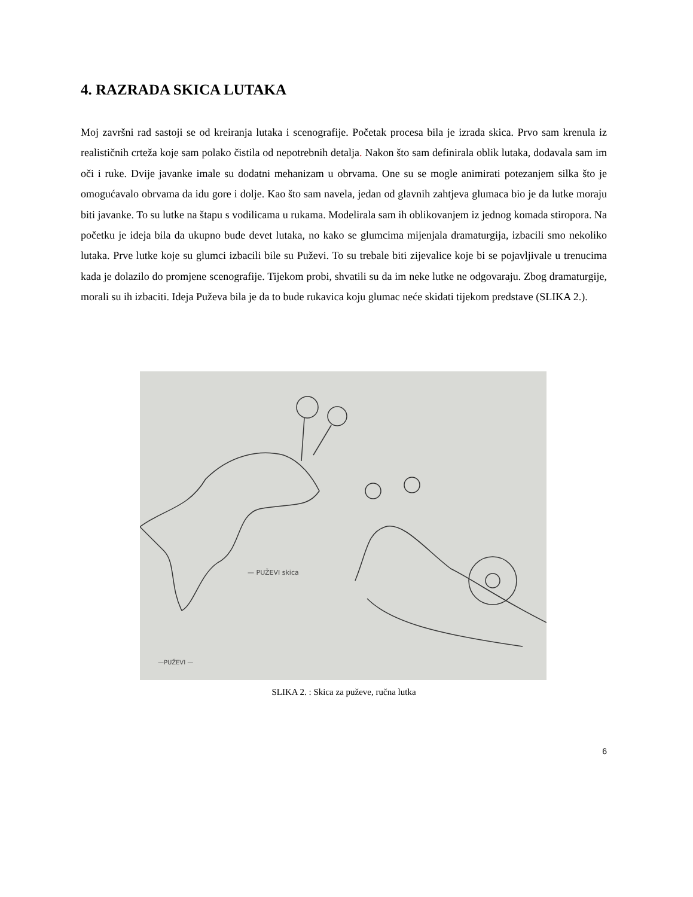4. RAZRADA SKICA LUTAKA
Moj završni rad sastoji se od kreiranja lutaka i scenografije. Početak procesa bila je izrada skica. Prvo sam krenula iz realističnih crteža koje sam polako čistila od nepotrebnih detalja. Nakon što sam definirala oblik lutaka, dodavala sam im oči i ruke. Dvije javanke imale su dodatni mehanizam u obrvama. One su se mogle animirati potezanjem silka što je omogućavalo obrvama da idu gore i dolje. Kao što sam navela, jedan od glavnih zahtjeva glumaca bio je da lutke moraju biti javanke. To su lutke na štapu s vodilicama u rukama. Modelirala sam ih oblikovanjem iz jednog komada stiropora. Na početku je ideja bila da ukupno bude devet lutaka, no kako se glumcima mijenjala dramaturgija, izbacili smo nekoliko lutaka. Prve lutke koje su glumci izbacili bile su Puževi. To su trebale biti zijevalice koje bi se pojavljivale u trenucima kada je dolazilo do promjene scenografije. Tijekom probi, shvatili su da im neke lutke ne odgovaraju. Zbog dramaturgije, morali su ih izbaciti. Ideja Puževa bila je da to bude rukavica koju glumac neće skidati tijekom predstave (SLIKA 2.).
— PUŽEVI skica
—PUŽEVI —
SLIKA 2. : Skica za puževe, ručna lutka
6